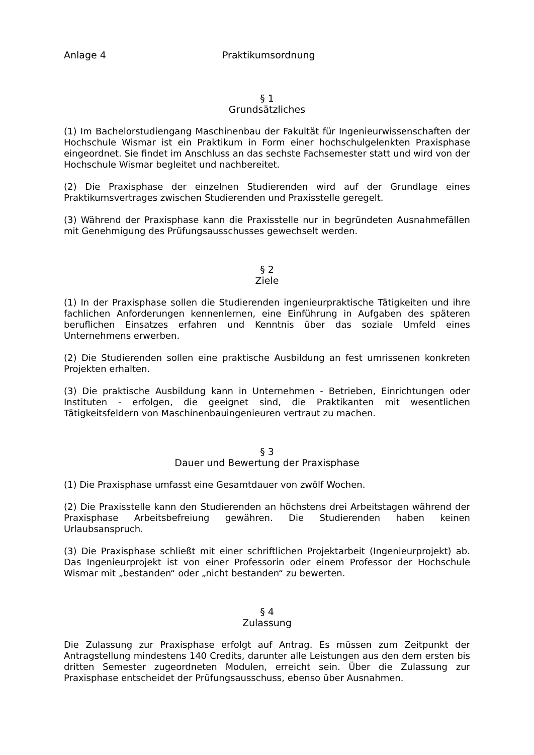Anlage 4 Praktikumsordnung
§ 1
Grundsätzliches
(1) Im Bachelorstudiengang Maschinenbau der Fakultät für Ingenieurwissenschaften der Hochschule Wismar ist ein Praktikum in Form einer hochschulgelenkten Praxisphase eingeordnet. Sie findet im Anschluss an das sechste Fachsemester statt und wird von der Hochschule Wismar begleitet und nachbereitet.
(2) Die Praxisphase der einzelnen Studierenden wird auf der Grundlage eines Praktikumsvertrages zwischen Studierenden und Praxisstelle geregelt.
(3) Während der Praxisphase kann die Praxisstelle nur in begründeten Ausnahmefällen mit Genehmigung des Prüfungsausschusses gewechselt werden.
§ 2
Ziele
(1) In der Praxisphase sollen die Studierenden ingenieurpraktische Tätigkeiten und ihre fachlichen Anforderungen kennenlernen, eine Einführung in Aufgaben des späteren beruflichen Einsatzes erfahren und Kenntnis über das soziale Umfeld eines Unternehmens erwerben.
(2) Die Studierenden sollen eine praktische Ausbildung an fest umrissenen konkreten Projekten erhalten.
(3) Die praktische Ausbildung kann in Unternehmen - Betrieben, Einrichtungen oder Instituten - erfolgen, die geeignet sind, die Praktikanten mit wesentlichen Tätigkeitsfeldern von Maschinenbauingenieuren vertraut zu machen.
§ 3
Dauer und Bewertung der Praxisphase
(1) Die Praxisphase umfasst eine Gesamtdauer von zwölf Wochen.
(2) Die Praxisstelle kann den Studierenden an höchstens drei Arbeitstagen während der Praxisphase Arbeitsbefreiung gewähren. Die Studierenden haben keinen Urlaubsanspruch.
(3) Die Praxisphase schließt mit einer schriftlichen Projektarbeit (Ingenieurprojekt) ab. Das Ingenieurprojekt ist von einer Professorin oder einem Professor der Hochschule Wismar mit „bestanden“ oder „nicht bestanden“ zu bewerten.
§ 4
Zulassung
Die Zulassung zur Praxisphase erfolgt auf Antrag. Es müssen zum Zeitpunkt der Antragstellung mindestens 140 Credits, darunter alle Leistungen aus den dem ersten bis dritten Semester zugeordneten Modulen, erreicht sein. Über die Zulassung zur Praxisphase entscheidet der Prüfungsausschuss, ebenso über Ausnahmen.